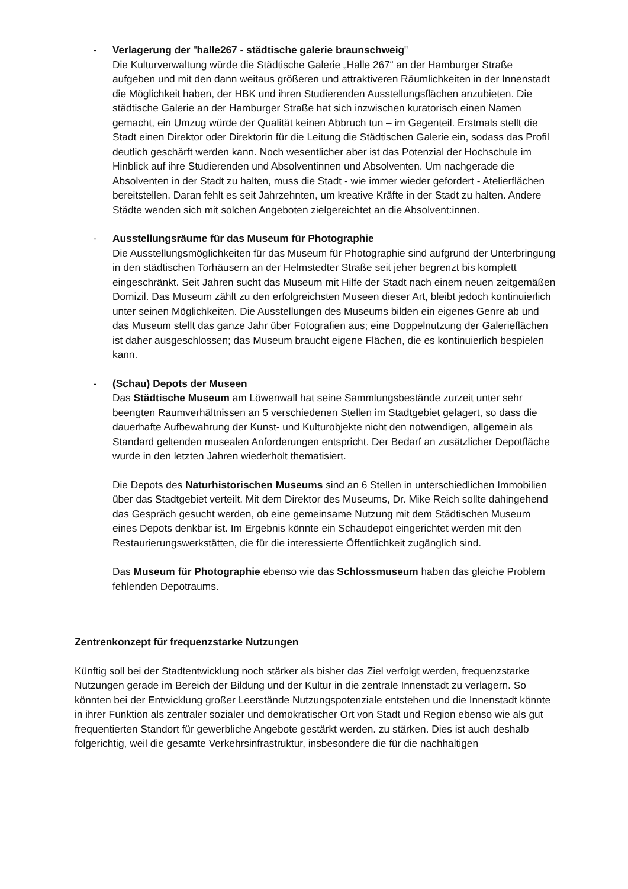- Verlagerung der "halle267 - städtische galerie braunschweig"
Die Kulturverwaltung würde die Städtische Galerie „Halle 267“ an der Hamburger Straße aufgeben und mit den dann weitaus größeren und attraktiveren Räumlichkeiten in der Innenstadt die Möglichkeit haben, der HBK und ihren Studierenden Ausstellungsflächen anzubieten. Die städtische Galerie an der Hamburger Straße hat sich inzwischen kuratorisch einen Namen gemacht, ein Umzug würde der Qualität keinen Abbruch tun – im Gegenteil. Erstmals stellt die Stadt einen Direktor oder Direktorin für die Leitung die Städtischen Galerie ein, sodass das Profil deutlich geschärft werden kann. Noch wesentlicher aber ist das Potenzial der Hochschule im Hinblick auf ihre Studierenden und Absolventinnen und Absolventen. Um nachgerade die Absolventen in der Stadt zu halten, muss die Stadt - wie immer wieder gefordert - Atelierflächen bereitstellen. Daran fehlt es seit Jahrzehnten, um kreative Kräfte in der Stadt zu halten. Andere Städte wenden sich mit solchen Angeboten zielgereichtet an die Absolvent:innen.
- Ausstellungsräume für das Museum für Photographie
Die Ausstellungsmöglichkeiten für das Museum für Photographie sind aufgrund der Unterbringung in den städtischen Torhäusern an der Helmstedter Straße seit jeher begrenzt bis komplett eingeschränkt. Seit Jahren sucht das Museum mit Hilfe der Stadt nach einem neuen zeitgemäßen Domizil. Das Museum zählt zu den erfolgreichsten Museen dieser Art, bleibt jedoch kontinuierlich unter seinen Möglichkeiten. Die Ausstellungen des Museums bilden ein eigenes Genre ab und das Museum stellt das ganze Jahr über Fotografien aus; eine Doppelnutzung der Galerieflächen ist daher ausgeschlossen; das Museum braucht eigene Flächen, die es kontinuierlich bespielen kann.
- (Schau) Depots der Museen
Das Städtische Museum am Löwenwall hat seine Sammlungsbestände zurzeit unter sehr beengten Raumverhältnissen an 5 verschiedenen Stellen im Stadtgebiet gelagert, so dass die dauerhafte Aufbewahrung der Kunst- und Kulturobjekte nicht den notwendigen, allgemein als Standard geltenden musealen Anforderungen entspricht. Der Bedarf an zusätzlicher Depotfläche wurde in den letzten Jahren wiederholt thematisiert.
Die Depots des Naturhistorischen Museums sind an 6 Stellen in unterschiedlichen Immobilien über das Stadtgebiet verteilt. Mit dem Direktor des Museums, Dr. Mike Reich sollte dahingehend das Gespräch gesucht werden, ob eine gemeinsame Nutzung mit dem Städtischen Museum eines Depots denkbar ist. Im Ergebnis könnte ein Schaudepot eingerichtet werden mit den Restaurierungswerkstätten, die für die interessierte Öffentlichkeit zugänglich sind.
Das Museum für Photographie ebenso wie das Schlossmuseum haben das gleiche Problem fehlenden Depotraums.
Zentrenkonzept für frequenzstarke Nutzungen
Künftig soll bei der Stadtentwicklung noch stärker als bisher das Ziel verfolgt werden, frequenzstarke Nutzungen gerade im Bereich der Bildung und der Kultur in die zentrale Innenstadt zu verlagern. So könnten bei der Entwicklung großer Leerstände Nutzungspotenziale entstehen und die Innenstadt könnte in ihrer Funktion als zentraler sozialer und demokratischer Ort von Stadt und Region ebenso wie als gut frequentierten Standort für gewerbliche Angebote gestärkt werden. zu stärken. Dies ist auch deshalb folgerichtig, weil die gesamte Verkehrsinfrastruktur, insbesondere die für die nachhaltigen